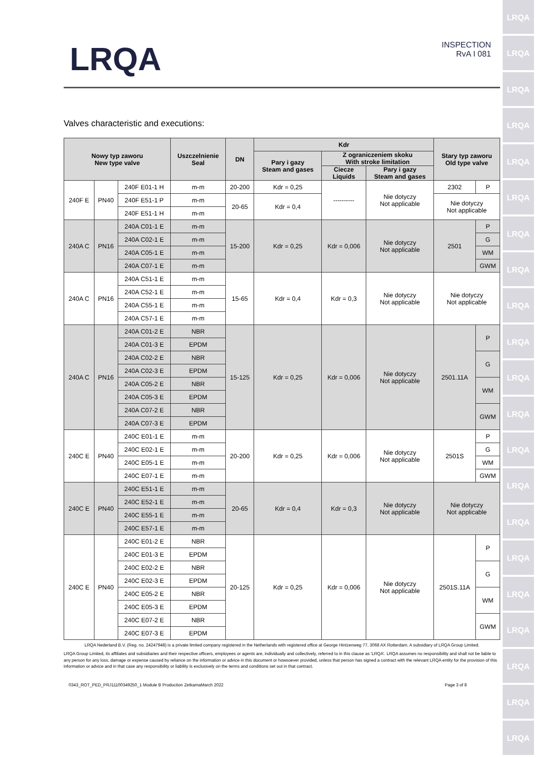LRQA
LRQA
LRQA
LRQA
LRQA
LRQA
LRQA
LRQA
LRQA
LRQA
LRQA
LRQA
LRQA
LRQA
LRQA
LRQA
LRQA
LRQA
LRQA
LRQA
LRQA
LRQA
INSPECTION
RvA I 081
Valves characteristic and executions:
| Nowy typ zaworu New type valve | | | Uszczelnienie Seal | DN | Kdr | | | Stary typ zaworu Old type valve | |
| --- | --- | --- | --- | --- | --- | --- | --- | --- | --- |
| | | | | | Pary i gazy Steam and gases | Z ograniczeniem skoku With stroke limitation | | | |
| | | | | | | Ciecze Liquids | Pary i gazy Steam and gases | | |
| 240F E | PN40 | 240F E01-1 H | m-m | 20-200 | Kdr = 0,25 | ---------- | Nie dotyczy Not applicable | 2302 | P |
| | | 240F E51-1 P | m-m | 20-65 | Kdr = 0,4 | | | Nie dotyczy Not applicable | |
| | | 240F E51-1 H | m-m | | | | | | |
| 240A C | PN16 | 240A C01-1 E | m-m | 15-200 | Kdr = 0,25 | Kdr = 0,006 | Nie dotyczy Not applicable | 2501 | P |
| | | 240A C02-1 E | m-m | | | | | | G |
| | | 240A C05-1 E | m-m | | | | | | WM |
| | | 240A C07-1 E | m-m | | | | | | GWM |
| 240A C | PN16 | 240A C51-1 E | m-m | 15-65 | Kdr = 0,4 | Kdr = 0,3 | Nie dotyczy Not applicable | Nie dotyczy Not applicable | |
| | | 240A C52-1 E | m-m | | | | | | |
| | | 240A C55-1 E | m-m | | | | | | |
| | | 240A C57-1 E | m-m | | | | | | |
| 240A C | PN16 | 240A C01-2 E | NBR | 15-125 | Kdr = 0,25 | Kdr = 0,006 | Nie dotyczy Not applicable | 2501.11A | P |
| | | 240A C01-3 E | EPDM | | | | | | |
| | | 240A C02-2 E | NBR | | | | | | G |
| | | 240A C02-3 E | EPDM | | | | | | |
| | | 240A C05-2 E | NBR | | | | | | WM |
| | | 240A C05-3 E | EPDM | | | | | | |
| | | 240A C07-2 E | NBR | | | | | | GWM |
| | | 240A C07-3 E | EPDM | | | | | | |
| 240C E | PN40 | 240C E01-1 E | m-m | 20-200 | Kdr = 0,25 | Kdr = 0,006 | Nie dotyczy Not applicable | 2501S | P |
| | | 240C E02-1 E | m-m | | | | | | G |
| | | 240C E05-1 E | m-m | | | | | | WM |
| | | 240C E07-1 E | m-m | | | | | | GWM |
| 240C E | PN40 | 240C E51-1 E | m-m | 20-65 | Kdr = 0,4 | Kdr = 0,3 | Nie dotyczy Not applicable | Nie dotyczy Not applicable | |
| | | 240C E52-1 E | m-m | | | | | | |
| | | 240C E55-1 E | m-m | | | | | | |
| | | 240C E57-1 E | m-m | | | | | | |
| 240C E | PN40 | 240C E01-2 E | NBR | 20-125 | Kdr = 0,25 | Kdr = 0,006 | Nie dotyczy Not applicable | 2501S.11A | P |
| | | 240C E01-3 E | EPDM | | | | | | |
| | | 240C E02-2 E | NBR | | | | | | G |
| | | 240C E02-3 E | EPDM | | | | | | |
| | | 240C E05-2 E | NBR | | | | | | WM |
| | | 240C E05-3 E | EPDM | | | | | | |
| | | 240C E07-2 E | NBR | | | | | | GWM |
| | | 240C E07-3 E | EPDM | | | | | | |
LRQA Nederland B.V. (Reg. no. 24247948) is a private limited company registered in the Netherlands with registered office at George Hintzenweg 77, 3068 AX Rotterdam. A subsidiary of LRQA Group Limited.
LRQA Group Limited, its affiliates and subsidiaries and their respective officers, employees or agents are, individually and collectively, referred to in this clause as 'LRQA'. LRQA assumes no responsibility and shall not be liable to any person for any loss, damage or expense caused by reliance on the information or advice in this document or howsoever provided, unless that person has signed a contract with the relevant LRQA entity for the provision of this information or advice and in that case any responsibility or liability is exclusively on the terms and conditions set out in that contract.
0343_ROT_PED_PRJ11100349250_1 Module B Production ZetkamaMarch 2022 Page 3 of 8